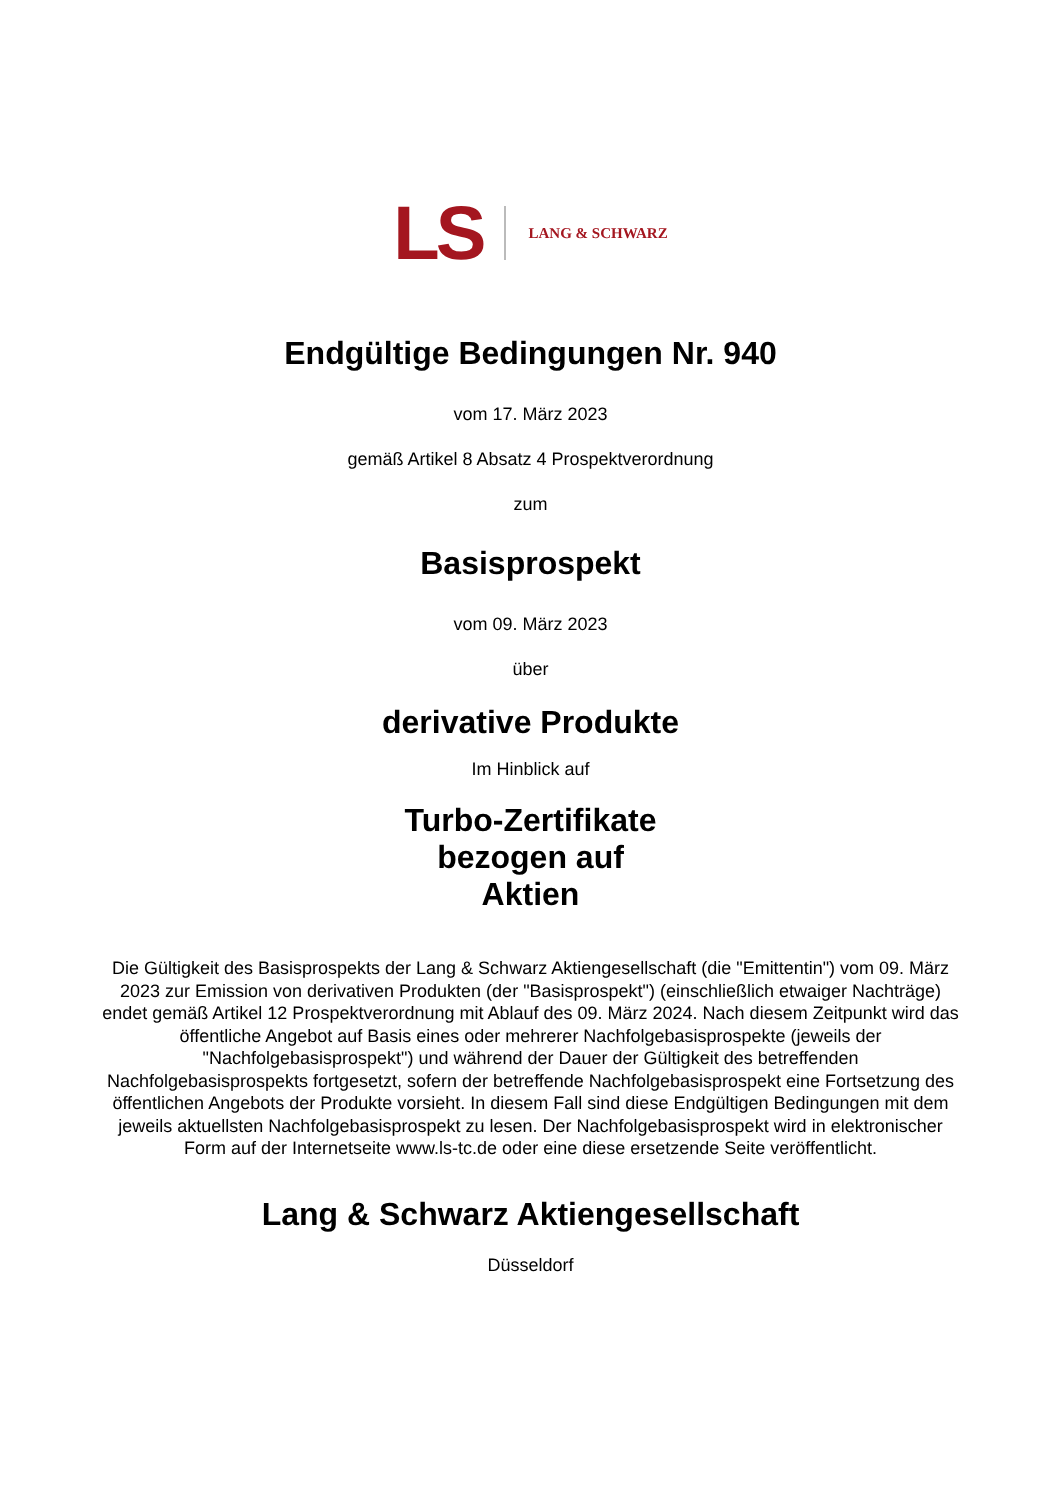LS LANG & SCHWARZ
Endgültige Bedingungen Nr. 940
vom 17. März 2023
gemäß Artikel 8 Absatz 4 Prospektverordnung
zum
Basisprospekt
vom 09. März 2023
über
derivative Produkte
Im Hinblick auf
Turbo-Zertifikate
bezogen auf
Aktien
Die Gültigkeit des Basisprospekts der Lang & Schwarz Aktiengesellschaft (die "Emittentin") vom 09. März 2023 zur Emission von derivativen Produkten (der "Basisprospekt") (einschließlich etwaiger Nachträge) endet gemäß Artikel 12 Prospektverordnung mit Ablauf des 09. März 2024. Nach diesem Zeitpunkt wird das öffentliche Angebot auf Basis eines oder mehrerer Nachfolgebasisprospekte (jeweils der "Nachfolgebasisprospekt") und während der Dauer der Gültigkeit des betreffenden Nachfolgebasisprospekts fortgesetzt, sofern der betreffende Nachfolgebasisprospekt eine Fortsetzung des öffentlichen Angebots der Produkte vorsieht. In diesem Fall sind diese Endgültigen Bedingungen mit dem jeweils aktuellsten Nachfolgebasisprospekt zu lesen. Der Nachfolgebasisprospekt wird in elektronischer Form auf der Internetseite www.ls-tc.de oder eine diese ersetzende Seite veröffentlicht.
Lang & Schwarz Aktiengesellschaft
Düsseldorf